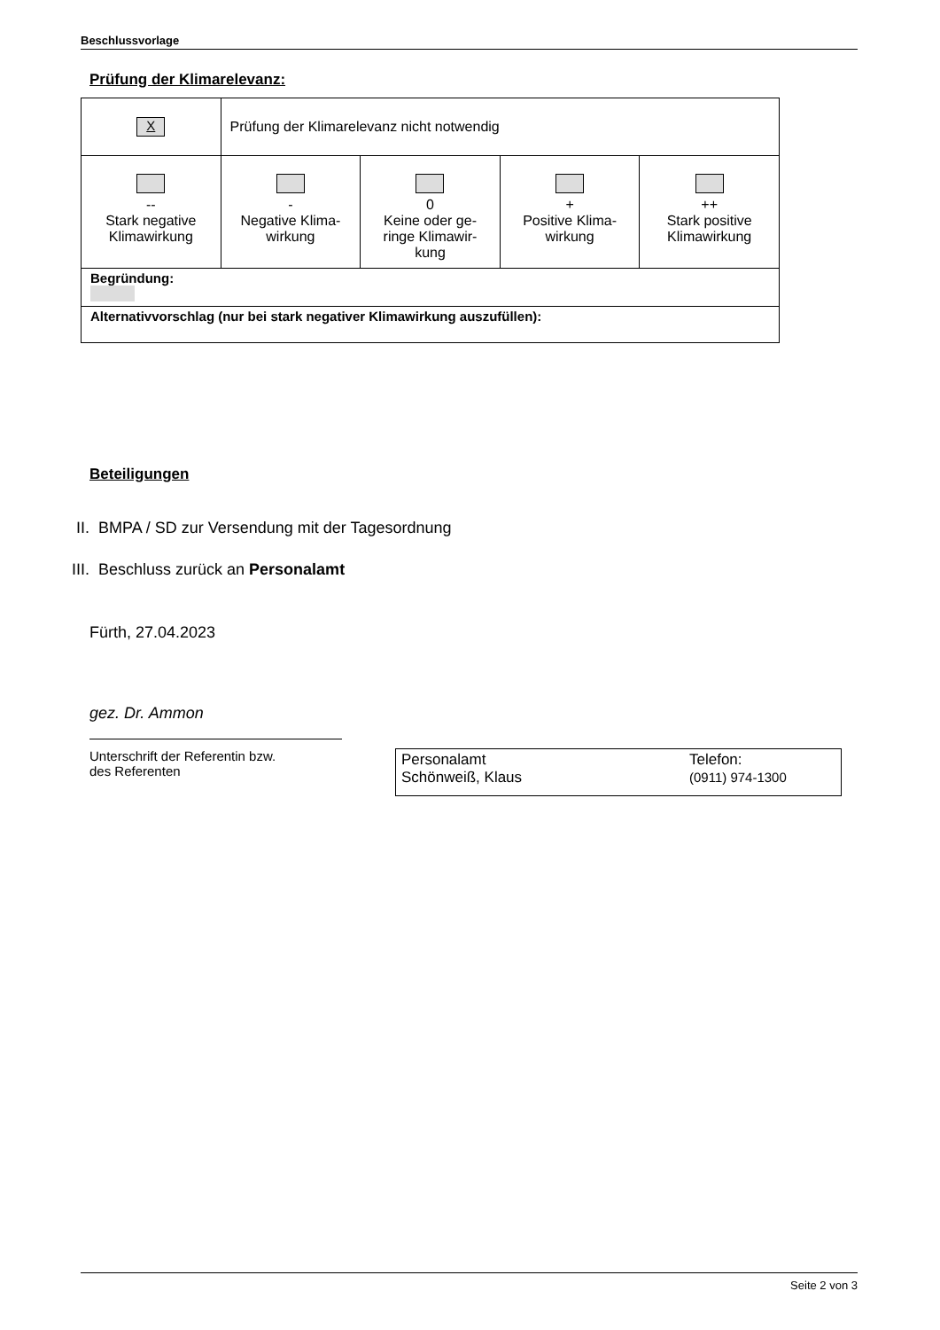Beschlussvorlage
Prüfung der Klimarelevanz:
| X | Prüfung der Klimarelevanz nicht notwendig | | | |
| -- Stark negative Klimawirkung | - Negative Klima- wirkung | 0 Keine oder ge- ringe Klimawir- kung | + Positive Klima- wirkung | ++ Stark positive Klimawirkung |
| Begründung: | | | | |
| Alternativvorschlag (nur bei stark negativer Klimawirkung auszufüllen): | | | | |
Beteiligungen
II. BMPA / SD zur Versendung mit der Tagesordnung
III. Beschluss zurück an Personalamt
Fürth, 27.04.2023
gez. Dr. Ammon
Unterschrift der Referentin bzw.
des Referenten
Personalamt
Schönweiß, Klaus
Telefon:
(0911) 974-1300
Seite 2 von 3